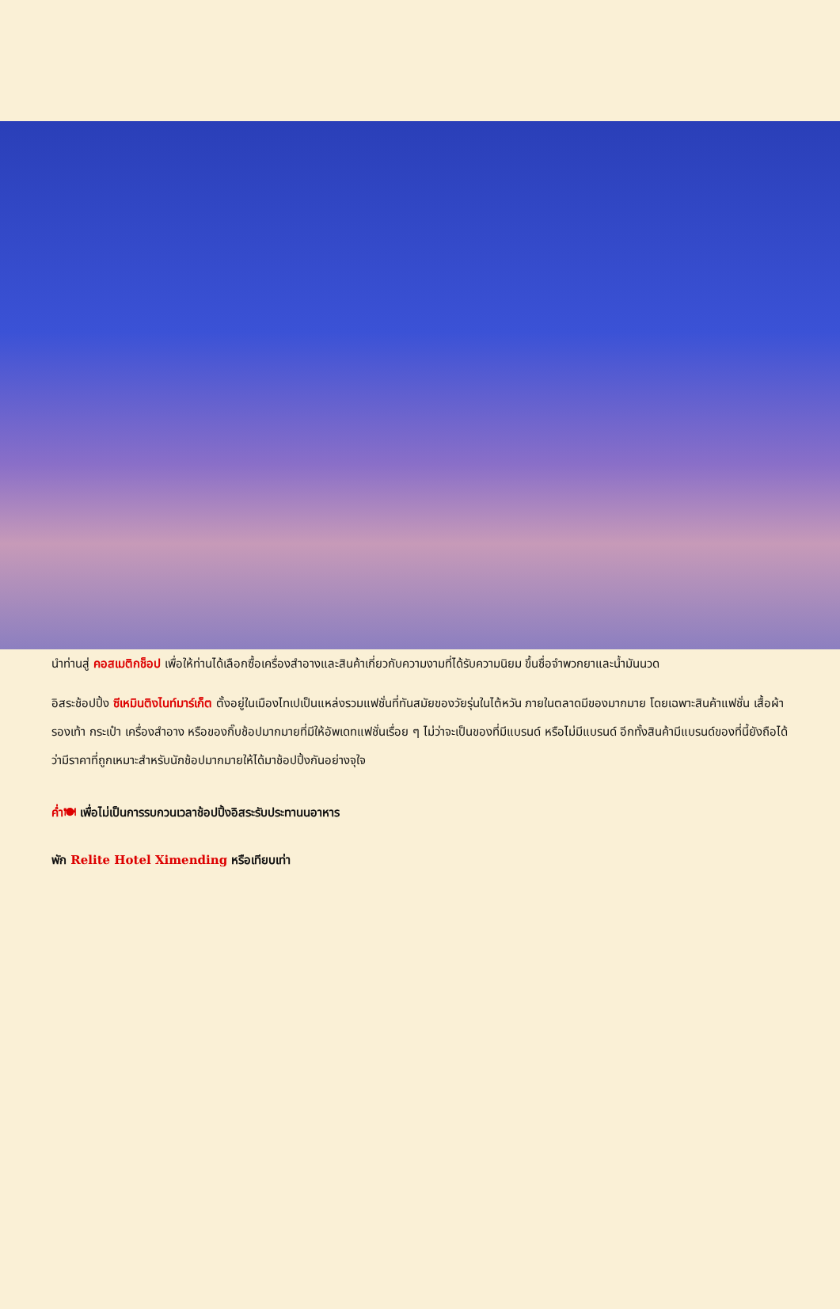นำท่านสู่ คอสเมติกช็อป เพื่อให้ท่านได้เลือกซื้อเครื่องสำอางและสินค้าเกี่ยวกับความงามที่ได้รับความนิยม ขึ้นชื่อจำพวกยาและน้ำมันนวด
อิสระช้อปปิ้ง ซีเหมินติงไนท์มาร์เก็ต ตั้งอยู่ในเมืองไทเปเป็นแหล่งรวมแฟชั่นที่ทันสมัยของวัยรุ่นในไต้หวัน ภายในตลาดมีของมากมาย โดยเฉพาะสินค้าแฟชั่น เสื้อผ้า รองเท้า กระเป๋า เครื่องสำอาง หรือของกิ๊บช้อปมากมายที่มีให้อัพเดทแฟชั่นเรื่อย ๆ ไม่ว่าจะเป็นของที่มีแบรนด์ หรือไม่มีแบรนด์ อีกทั้งสินค้ามีแบรนด์ของที่นี้ยังถือได้ว่ามีราคาที่ถูกเหมาะสำหรับนักช้อปมากมายให้ได้มาช้อปปิ้งกันอย่างจุใจ
ค่ำ🍽 เพื่อไม่เป็นการรบกวนเวลาช้อปปิ้งอิสระรับประทานนอาหาร
พัก Relite Hotel Ximending หรือเทียบเท่า